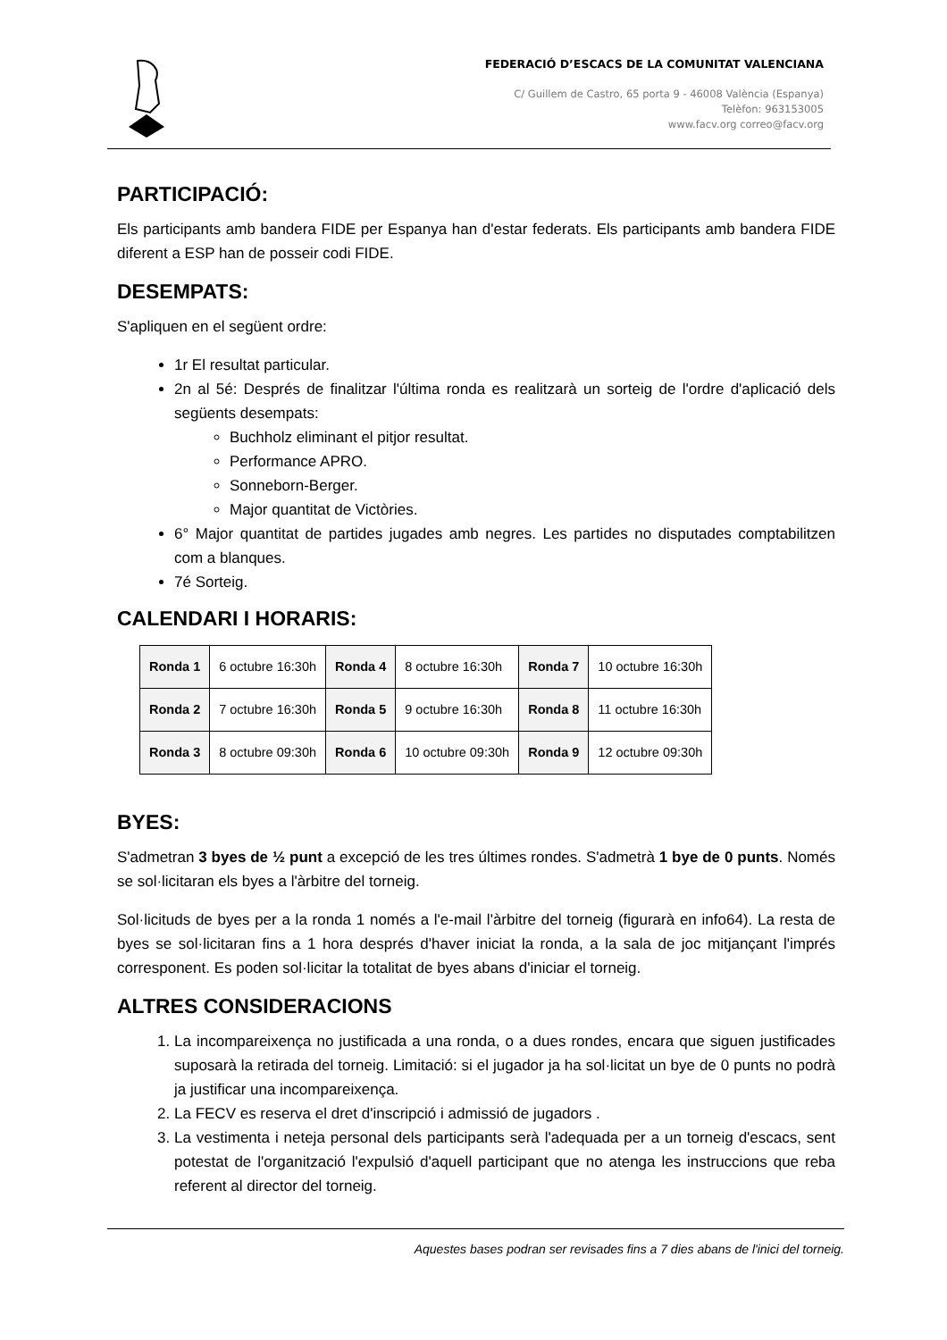FEDERACIÓ D’ESCACS DE LA COMUNITAT VALENCIANA
C/ Guillem de Castro, 65 porta 9 - 46008 València (Espanya)
Telèfon: 963153005
www.facv.org correo@facv.org
PARTICIPACIÓ:
Els participants amb bandera FIDE per Espanya han d'estar federats. Els participants amb bandera FIDE diferent a ESP han de posseir codi FIDE.
DESEMPATS:
S'apliquen en el següent ordre:
1r El resultat particular.
2n al 5é: Després de finalitzar l'última ronda es realitzarà un sorteig de l'ordre d'aplicació dels següents desempats:
Buchholz eliminant el pitjor resultat.
Performance APRO.
Sonneborn-Berger.
Major quantitat de Victòries.
6° Major quantitat de partides jugades amb negres. Les partides no disputades comptabilitzen com a blanques.
7é Sorteig.
CALENDARI I HORARIS:
| Ronda 1 | 6 octubre 16:30h | Ronda 4 | 8 octubre 16:30h | Ronda 7 | 10 octubre 16:30h |
| Ronda 2 | 7 octubre 16:30h | Ronda 5 | 9 octubre 16:30h | Ronda 8 | 11 octubre 16:30h |
| Ronda 3 | 8 octubre 09:30h | Ronda 6 | 10 octubre 09:30h | Ronda 9 | 12 octubre 09:30h |
BYES:
S'admetran 3 byes de ½ punt a excepció de les tres últimes rondes. S'admetrà 1 bye de 0 punts. Només se sol·licitaran els byes a l'àrbitre del torneig.
Sol·licituds de byes per a la ronda 1 només a l'e-mail l'àrbitre del torneig (figurarà en info64). La resta de byes se sol·licitaran fins a 1 hora després d'haver iniciat la ronda, a la sala de joc mitjançant l'imprés corresponent. Es poden sol·licitar la totalitat de byes abans d'iniciar el torneig.
ALTRES CONSIDERACIONS
1. La incompareixença no justificada a una ronda, o a dues rondes, encara que siguen justificades suposarà la retirada del torneig. Limitació: si el jugador ja ha sol·licitat un bye de 0 punts no podrà ja justificar una incompareixença.
2. La FECV es reserva el dret d'inscripció i admissió de jugadors .
3. La vestimenta i neteja personal dels participants serà l'adequada per a un torneig d'escacs, sent potestat de l'organització l'expulsió d'aquell participant que no atenga les instruccions que reba referent al director del torneig.
Aquestes bases podran ser revisades fins a 7 dies abans de l'inici del torneig.